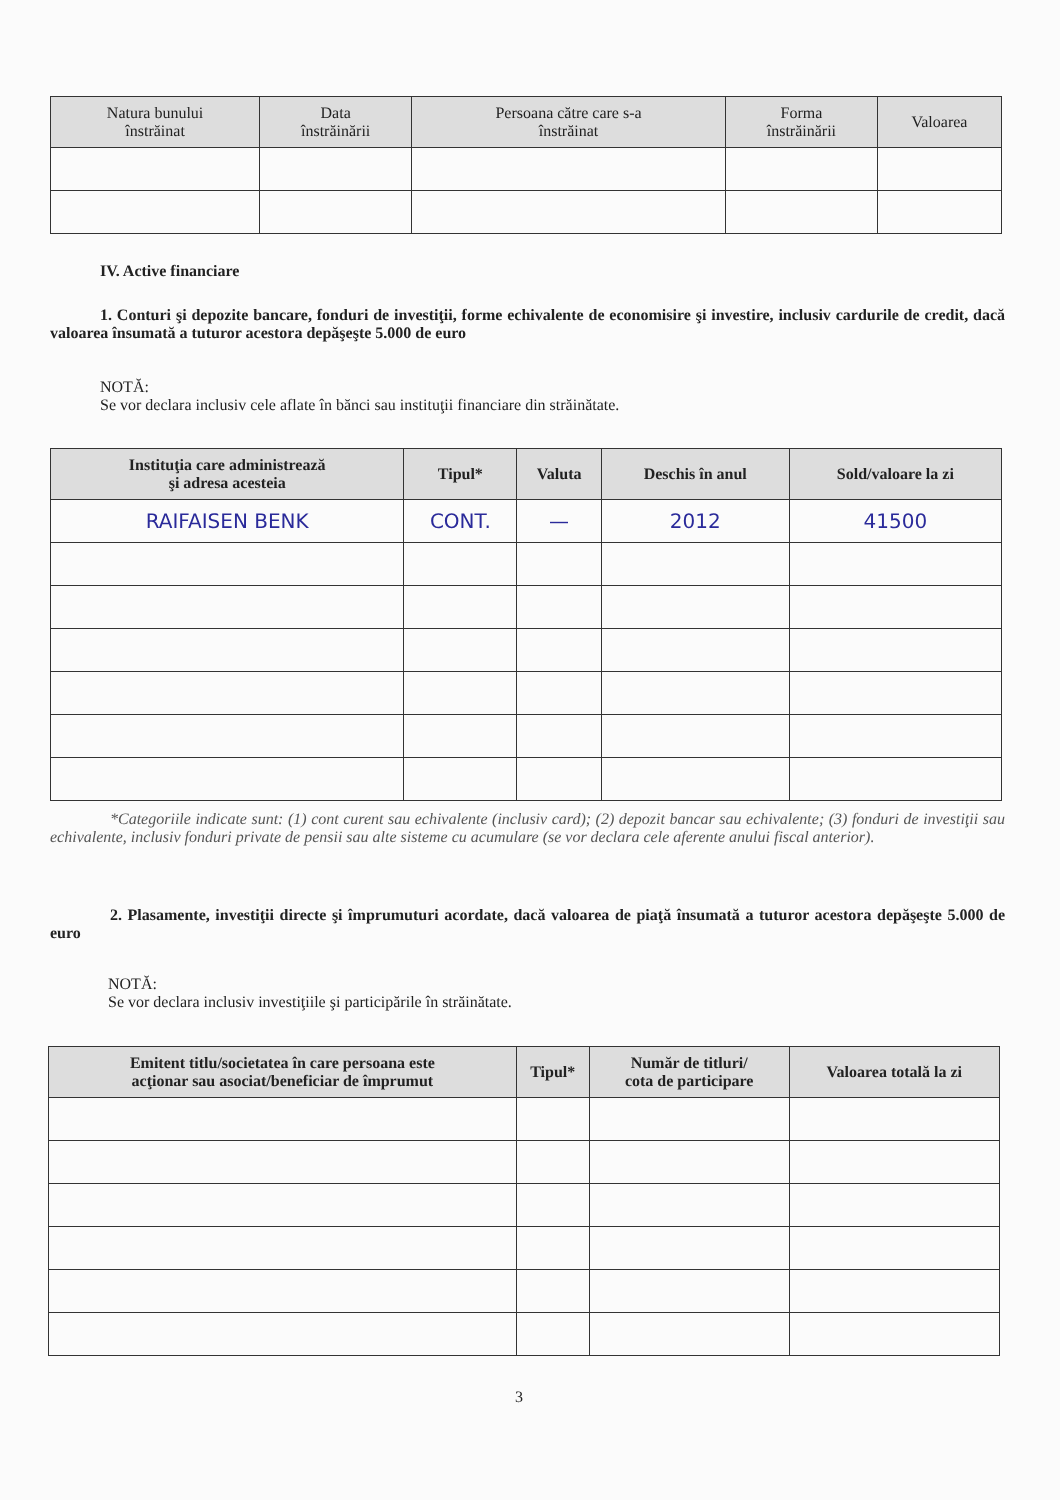| Natura bunului înstrăinat | Data înstrăinării | Persoana către care s-a înstrăinat | Forma înstrăinării | Valoarea |
| --- | --- | --- | --- | --- |
IV. Active financiare
1. Conturi şi depozite bancare, fonduri de investiţii, forme echivalente de economisire şi investire, inclusiv cardurile de credit, dacă valoarea însumată a tuturor acestora depăşeşte 5.000 de euro
NOTĂ:
Se vor declara inclusiv cele aflate în bănci sau instituţii financiare din străinătate.
| Instituţia care administrează şi adresa acesteia | Tipul* | Valuta | Deschis în anul | Sold/valoare la zi |
| --- | --- | --- | --- | --- |
| RAIFAISEN BENK | CONT. | — | 2012 | 41500 |
*Categoriile indicate sunt: (1) cont curent sau echivalente (inclusiv card); (2) depozit bancar sau echivalente; (3) fonduri de investiţii sau echivalente, inclusiv fonduri private de pensii sau alte sisteme cu acumulare (se vor declara cele aferente anului fiscal anterior).
2. Plasamente, investiţii directe şi împrumuturi acordate, dacă valoarea de piaţă însumată a tuturor acestora depăşeşte 5.000 de euro
NOTĂ:
Se vor declara inclusiv investiţiile şi participările în străinătate.
| Emitent titlu/societatea în care persoana este acţionar sau asociat/beneficiar de împrumut | Tipul* | Număr de titluri/ cota de participare | Valoarea totală la zi |
| --- | --- | --- | --- |
3